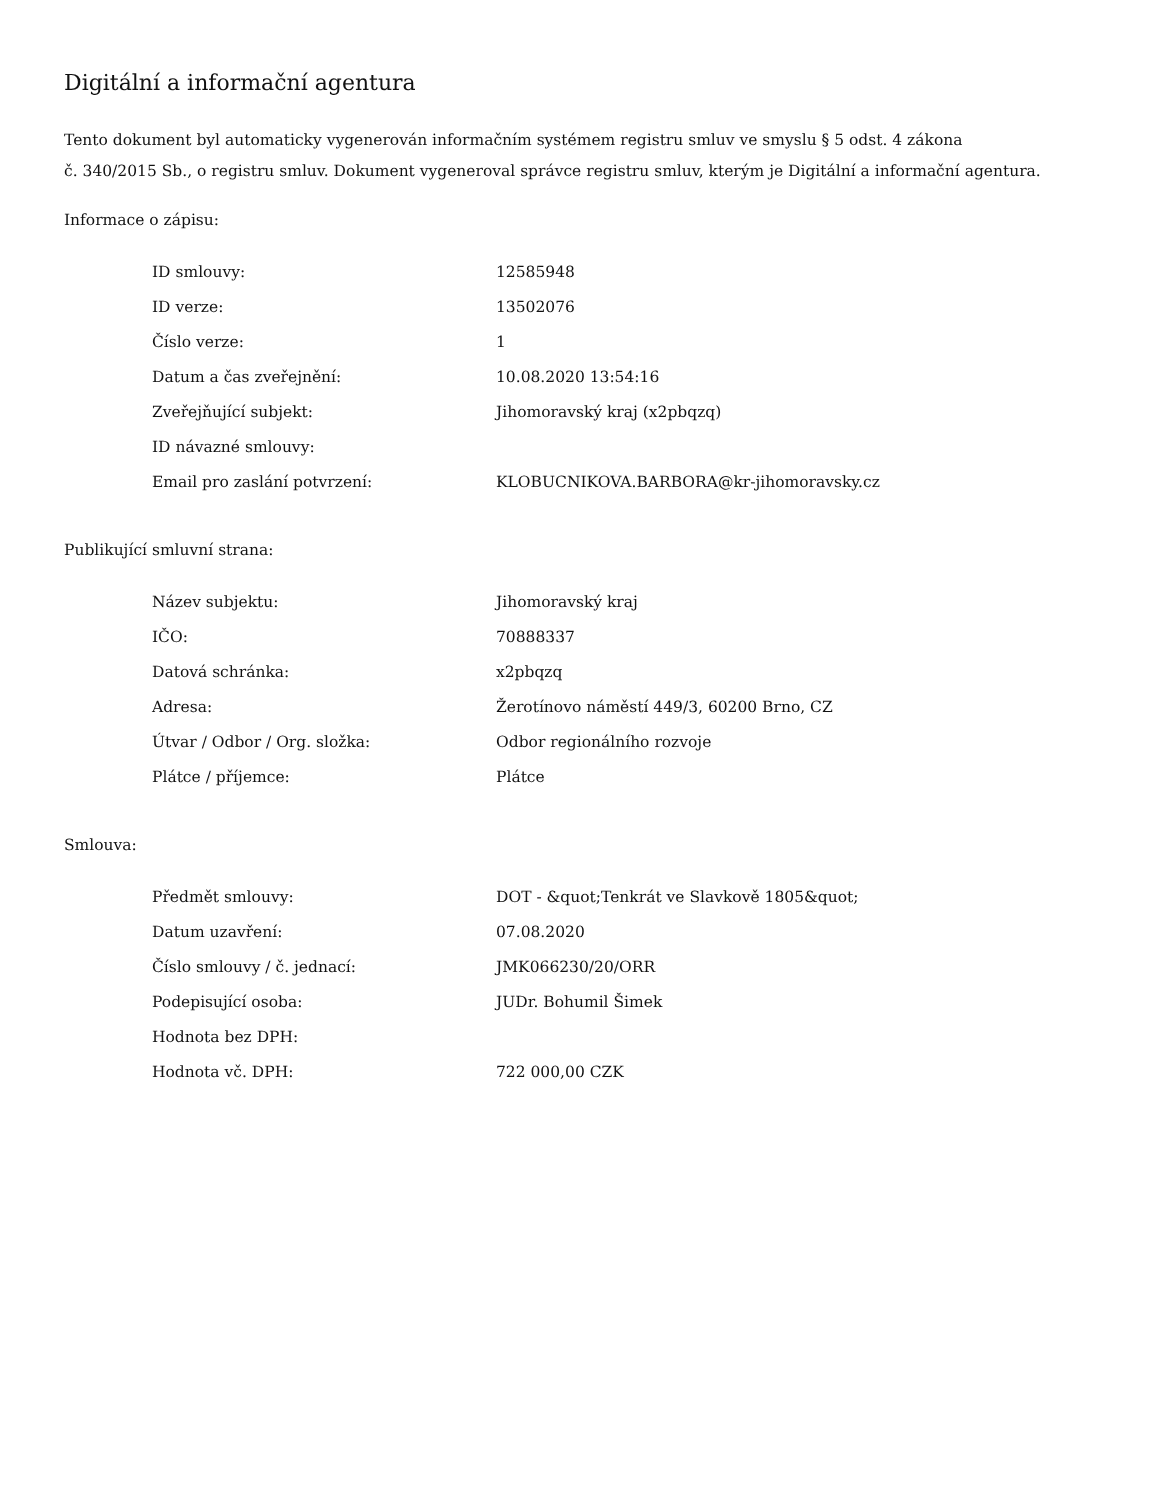Digitální a informační agentura
Tento dokument byl automaticky vygenerován informačním systémem registru smluv ve smyslu § 5 odst. 4 zákona
č. 340/2015 Sb., o registru smluv. Dokument vygeneroval správce registru smluv, kterým je Digitální a informační agentura.
Informace o zápisu:
| ID smlouvy: | 12585948 |
| ID verze: | 13502076 |
| Číslo verze: | 1 |
| Datum a čas zveřejnění: | 10.08.2020 13:54:16 |
| Zveřejňující subjekt: | Jihomoravský kraj (x2pbqzq) |
| ID návazné smlouvy: | |
| Email pro zaslání potvrzení: | KLOBUCNIKOVA.BARBORA@kr-jihomoravsky.cz |
Publikující smluvní strana:
| Název subjektu: | Jihomoravský kraj |
| IČO: | 70888337 |
| Datová schránka: | x2pbqzq |
| Adresa: | Žerotínovo náměstí 449/3, 60200 Brno, CZ |
| Útvar / Odbor / Org. složka: | Odbor regionálního rozvoje |
| Plátce / příjemce: | Plátce |
Smlouva:
| Předmět smlouvy: | DOT - &quot;Tenkrát ve Slavkově 1805&quot; |
| Datum uzavření: | 07.08.2020 |
| Číslo smlouvy / č. jednací: | JMK066230/20/ORR |
| Podepisující osoba: | JUDr. Bohumil Šimek |
| Hodnota bez DPH: | |
| Hodnota vč. DPH: | 722 000,00 CZK |